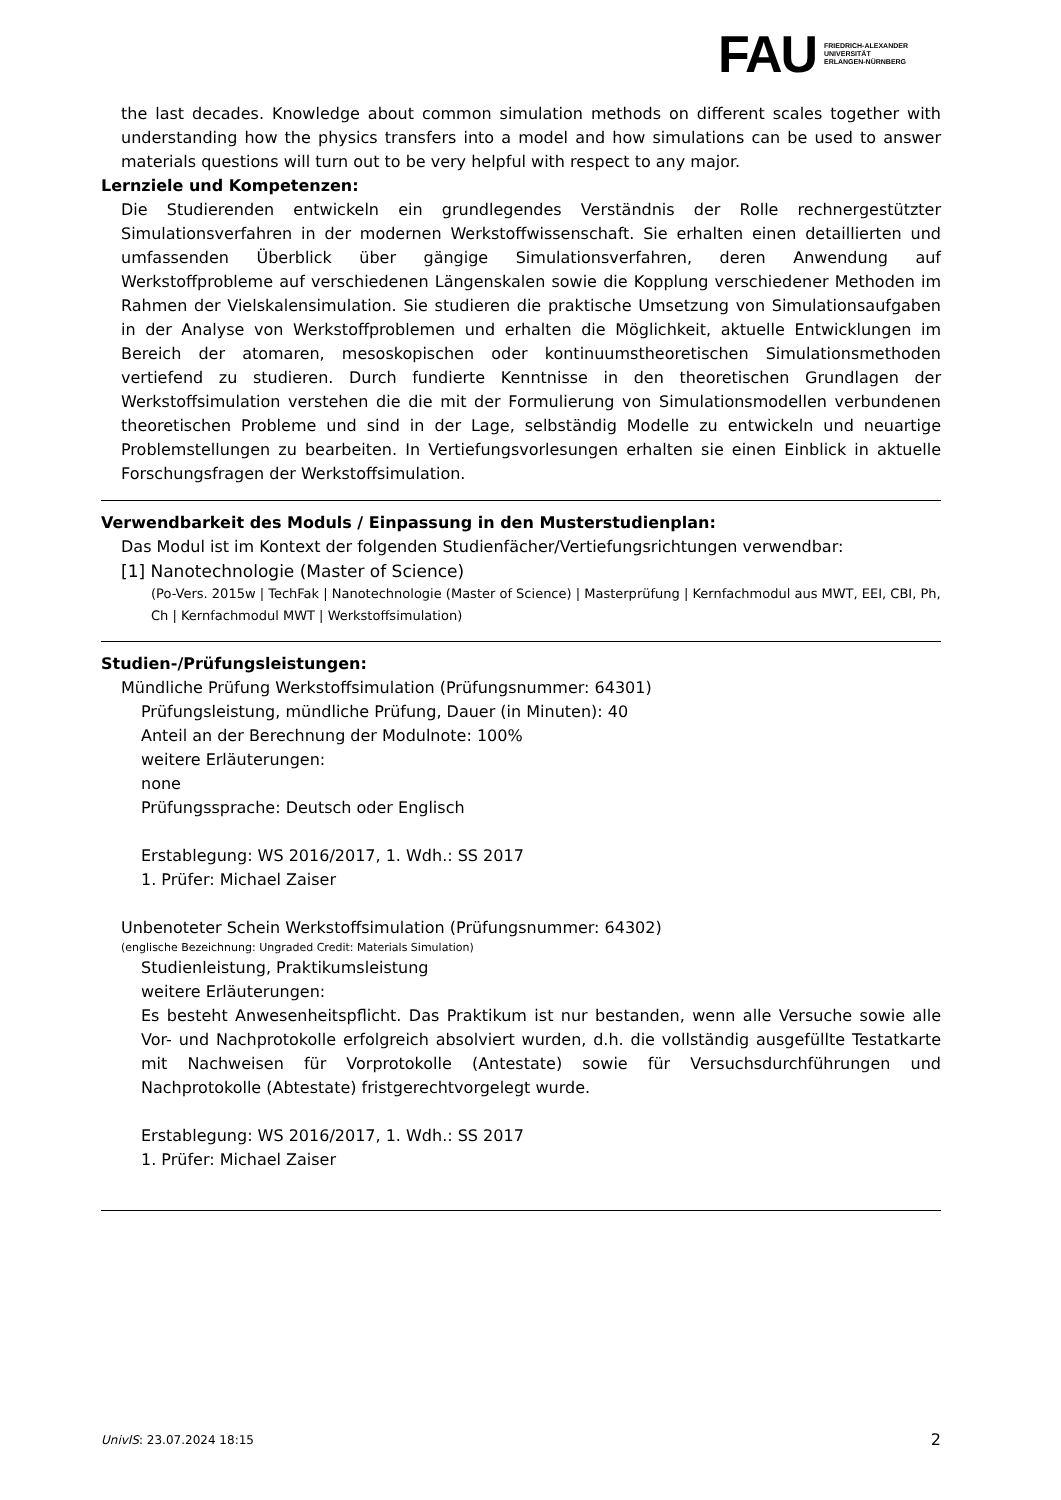FAU
FRIEDRICH-ALEXANDER
UNIVERSITÄT
ERLANGEN-NÜRNBERG
the last decades. Knowledge about common simulation methods on different scales together with understanding how the physics transfers into a model and how simulations can be used to answer materials questions will turn out to be very helpful with respect to any major.
Lernziele und Kompetenzen:
Die Studierenden entwickeln ein grundlegendes Verständnis der Rolle rechnergestützter Simulationsverfahren in der modernen Werkstoffwissenschaft. Sie erhalten einen detaillierten und umfassenden Überblick über gängige Simulationsverfahren, deren Anwendung auf Werkstoffprobleme auf verschiedenen Längenskalen sowie die Kopplung verschiedener Methoden im Rahmen der Vielskalensimulation. Sie studieren die praktische Umsetzung von Simulationsaufgaben in der Analyse von Werkstoffproblemen und erhalten die Möglichkeit, aktuelle Entwicklungen im Bereich der atomaren, mesoskopischen oder kontinuumstheoretischen Simulationsmethoden vertiefend zu studieren. Durch fundierte Kenntnisse in den theoretischen Grundlagen der Werkstoffsimulation verstehen die die mit der Formulierung von Simulationsmodellen verbundenen theoretischen Probleme und sind in der Lage, selbständig Modelle zu entwickeln und neuartige Problemstellungen zu bearbeiten. In Vertiefungsvorlesungen erhalten sie einen Einblick in aktuelle Forschungsfragen der Werkstoffsimulation.
Verwendbarkeit des Moduls / Einpassung in den Musterstudienplan:
Das Modul ist im Kontext der folgenden Studienfächer/Vertiefungsrichtungen verwendbar:
[1] Nanotechnologie (Master of Science)
(Po-Vers. 2015w | TechFak | Nanotechnologie (Master of Science) | Masterprüfung | Kernfachmodul aus MWT, EEI, CBI, Ph, Ch | Kernfachmodul MWT | Werkstoffsimulation)
Studien-/Prüfungsleistungen:
Mündliche Prüfung Werkstoffsimulation (Prüfungsnummer: 64301)
Prüfungsleistung, mündliche Prüfung, Dauer (in Minuten): 40
Anteil an der Berechnung der Modulnote: 100%
weitere Erläuterungen:
none
Prüfungssprache: Deutsch oder Englisch
Erstablegung: WS 2016/2017, 1. Wdh.: SS 2017
1. Prüfer: Michael Zaiser
Unbenoteter Schein Werkstoffsimulation (Prüfungsnummer: 64302)
(englische Bezeichnung: Ungraded Credit: Materials Simulation)
Studienleistung, Praktikumsleistung
weitere Erläuterungen:
Es besteht Anwesenheitspflicht. Das Praktikum ist nur bestanden, wenn alle Versuche sowie alle Vor- und Nachprotokolle erfolgreich absolviert wurden, d.h. die vollständig ausgefüllte Testatkarte mit Nachweisen für Vorprotokolle (Antestate) sowie für Versuchsdurchführungen und Nachprotokolle (Abtestate) fristgerechtvorgelegt wurde.
Erstablegung: WS 2016/2017, 1. Wdh.: SS 2017
1. Prüfer: Michael Zaiser
UnivIS: 23.07.2024 18:15 2